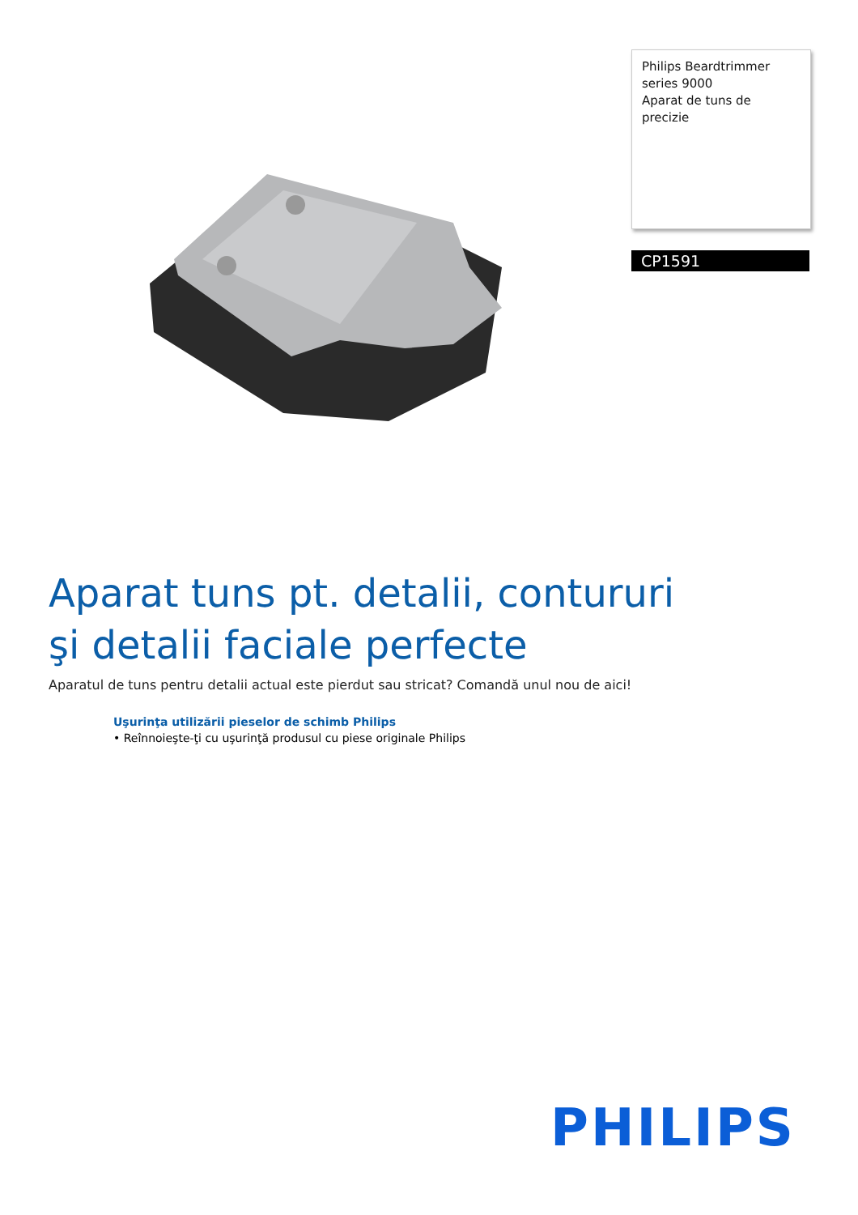Philips Beardtrimmer series 9000
Aparat de tuns de precizie
CP1591
Aparat tuns pt. detalii, contururi
şi detalii faciale perfecte
Aparatul de tuns pentru detalii actual este pierdut sau stricat? Comandă unul nou de aici!
Uşurinţa utilizării pieselor de schimb Philips
• Reînnoieşte-ţi cu uşurinţă produsul cu piese originale Philips
PHILIPS